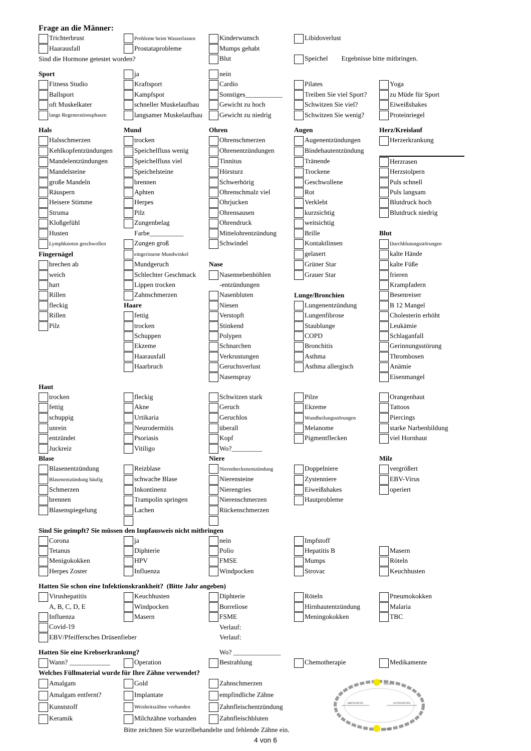Frage an die Männer:
| Trichterbrust | Probleme beim Wasserlassen | Kinderwunsch | Libidoverlust | |
| Haarausfall | Prostataprobleme | Mumps gehabt | | |
| Sind die Hormone getestet worden? | | Blut | Speichel Ergebnisse bitte mitbringen. | |
| Sport | ja | nein | | |
| Fitness Studio | Kraftsport | Cardio | Pilates | Yoga |
| Ballsport | Kampfspot | Sonstiges___________ | Treiben Sie viel Sport? | zu Müde für Sport |
| oft Muskelkater | schneller Muskelaufbau | Gewicht zu hoch | Schwitzen Sie viel? | Eiweißshakes |
| lange Regenerationsphasen | langsamer Muskelaufbau | Gewicht zu niedrig | Schwitzen Sie wenig? | Proteinriegel |
| Hals | Mund | Ohren | Augen | Herz/Kreislauf |
| Halsschmerzen | trocken | Ohrenschmerzen | Augenentzündungen | Herzerkrankung |
| Kehlkopfentzündungen | Speichelfluss wenig | Ohrenentzündungen | Bindehautentzündung | |
| Mandelentzündungen | Speichelfluss viel | Tinnitus | Tränende | Herzrasen |
| Mandelsteine | Speichelsteine | Hörsturz | Trockene | Herzstolpern |
| große Mandeln | brennen | Schwerhörig | Geschwollene | Puls schnell |
| Räuspern | Aphten | Ohrenschmalz viel | Rot | Puls langsam |
| Heisere Stimme | Herpes | Ohrjucken | Verklebt | Blutdruck hoch |
| Struma | Pilz | Ohrensausen | kurzsichtig | Blutdruck niedrig |
| Kloßgefühl | Zungenbelag | Ohrendruck | weitsichtig | |
| Husten | Farbe__________ | Mittelohrentzündung | Brille | Blut |
| Lymphknoten geschwollen | Zungen groß | Schwindel | Kontaktlinsen | Durchblutungsstörungen |
| Fingernägel | eingerissene Mundwinkel | | gelasert | kalte Hände |
| brechen ab | Mundgeruch | Nase | Grüner Star | kalte Füße |
| weich | Schlechter Geschmack | Nasennebenhöhlen | Grauer Star | frieren |
| hart | Lippen trocken | -entzündungen | | Krampfadern |
| Rillen | Zahnschmerzen | Nasenbluten | Lunge/Bronchien | Besenreiser |
| fleckig | Haare | Niesen | Lungenentzündung | B 12 Mangel |
| Rillen | fettig | Verstopft | Lungenfibrose | Cholesterin erhöht |
| Pilz | trocken | Stinkend | Staublunge | Leukämie |
| | Schuppen | Polypen | COPD | Schlaganfall |
| | Ekzeme | Schnarchen | Bronchitis | Gerinnungsstörung |
| | Haarausfall | Verkrustungen | Asthma | Thrombosen |
| | Haarbruch | Geruchsverlust | Asthma allergisch | Anämie |
| | | Nasenspray | | Eisenmangel |
| Haut | | | | |
| trocken | fleckig | Schwitzen stark | Pilze | Orangenhaut |
| fettig | Akne | Geruch | Ekzeme | Tattoos |
| schuppig | Urtikaria | Geruchlos | Wundheilungsstörungen | Piercings |
| unrein | Neurodermitis | überall | Melanome | starke Narbenbildung |
| entzündet | Psoriasis | Kopf | Pigmentflecken | viel Hornhaut |
| Juckreiz | Vitiligo | Wo?_________ | | |
| Blase | | Niere | | Milz |
| Blasenentzündung | Reizblase | Nierenbeckenentzündung | Doppelniere | vergrößert |
| Blasenentzündung häufig | schwache Blase | Nierensteine | Zystenniere | EBV-Virus |
| Schmerzen | Inkontinenz | Nierengries | Eiweißshakes | operiert |
| brennen | Trampolin springen | Nierenschmerzen | Hautprobleme | |
| Blasenspiegelung | Lachen | Rückenschmerzen | | |
| Sind Sie geimpft? Sie müssen den Impfausweis nicht mitbringen | | | | |
| Corona | ja | nein | Impfstoff | |
| Tetanus | Diphterie | Polio | Hepatitis B | Masern |
| Menigokokken | HPV | FMSE | Mumps | Röteln |
| Herpes Zoster | Influenza | Windpocken | Strovac | Keuchhusten |
| Hatten Sie schon eine Infektionskrankheit? (Bitte Jahr angeben) | | | | |
| Virushepatitis | Keuchhusten | Diphterie | Röteln | Pneumokokken |
| A, B, C, D, E | Windpocken | Borreliose | Hirnhautentzündung | Malaria |
| Influenza | Masern | FSME | Meningokokken | TBC |
| Covid-19 | | Verlauf: | | |
| EBV/Pfeiffersches Drüsenfieber | | Verlauf: | | |
| Hatten Sie eine Krebserkrankung? | | Wo? ______________ | | |
| Wann? ____________ | Operation | Bestrahlung | Chemotherapie | Medikamente |
| Welches Füllmaterial wurde für Ihre Zähne verwendet? | | | | |
| Amalgam | Gold | Zahnschmerzen | OBERKIEFER UNTERKIEFER RECHTS LINKS | |
| Amalgam entfernt? | Implantate | empfindliche Zähne | | |
| Kunststoff | Weisheitszähne vorhanden | Zahnfleischentzündung | | |
| Keramik | Milchzähne vorhanden | Zahnfleischbluten | | |
| | Bitte zeichnen Sie wurzelbehandelte und fehlende Zähne ein. | | | |
4 von 6